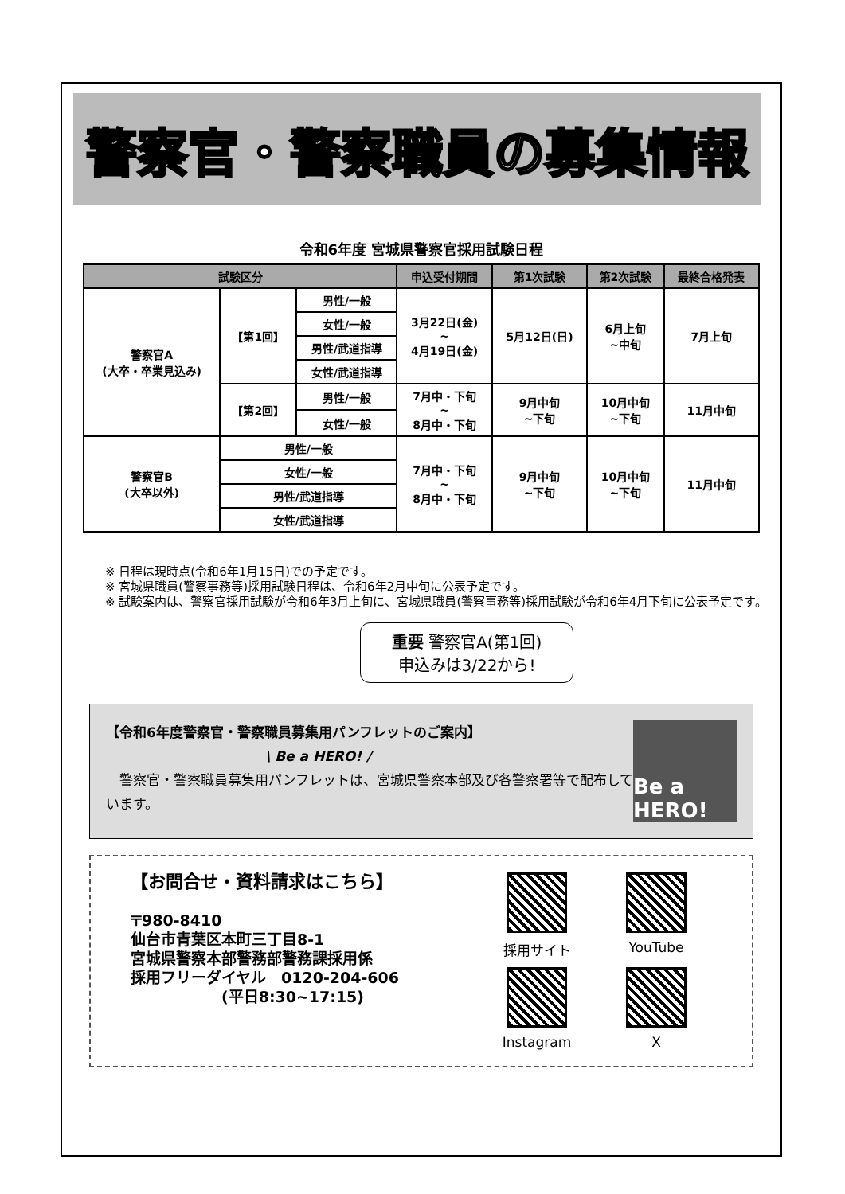警察官・警察職員の募集情報
令和6年度 宮城県警察官採用試験日程
| 試験区分 | | | 申込受付期間 | 第1次試験 | 第2次試験 | 最終合格発表 |
| --- | --- | --- | --- | --- | --- | --- |
| 警察官A (大卒・卒業見込み) | 【第1回】 | 男性/一般 | 3月22日(金) ~ 4月19日(金) | 5月12日(日) | 6月上旬 ~中旬 | 7月上旬 |
| | | 女性/一般 | | | | |
| | | 男性/武道指導 | | | | |
| | | 女性/武道指導 | | | | |
| | 【第2回】 | 男性/一般 | 7月中・下旬 ~ 8月中・下旬 | 9月中旬 ~下旬 | 10月中旬 ~下旬 | 11月中旬 |
| | | 女性/一般 | | | | |
| 警察官B (大卒以外) | 男性/一般 | | 7月中・下旬 ~ 8月中・下旬 | 9月中旬 ~下旬 | 10月中旬 ~下旬 | 11月中旬 |
| | 女性/一般 | | | | | |
| | 男性/武道指導 | | | | | |
| | 女性/武道指導 | | | | | |
※ 日程は現時点(令和6年1月15日)での予定です。
※ 宮城県職員(警察事務等)採用試験日程は、令和6年2月中旬に公表予定です。
※ 試験案内は、警察官採用試験が令和6年3月上旬に、宮城県職員(警察事務等)採用試験が令和6年4月下旬に公表予定です。
重要 警察官A(第1回)
申込みは3/22から!
【令和6年度警察官・警察職員募集用パンフレットのご案内】
\ Be a HERO! /
　警察官・警察職員募集用パンフレットは、宮城県警察本部及び各警察署等で配布しています。
Be a HERO!
【お問合せ・資料請求はこちら】
〒980-8410
仙台市青葉区本町三丁目8-1
宮城県警察本部警務部警務課採用係
採用フリーダイヤル　0120-204-606
　　　　　　(平日8:30~17:15)
採用サイト
YouTube
Instagram
X